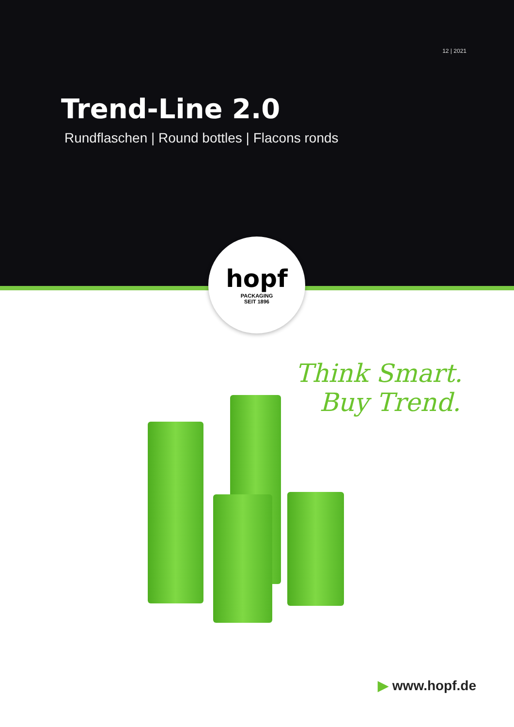12 | 2021
Trend-Line 2.0
Rundflaschen | Round bottles | Flacons ronds
hopf
PACKAGING
SEIT 1896
Think Smart.
Buy Trend.
▶ www.hopf.de